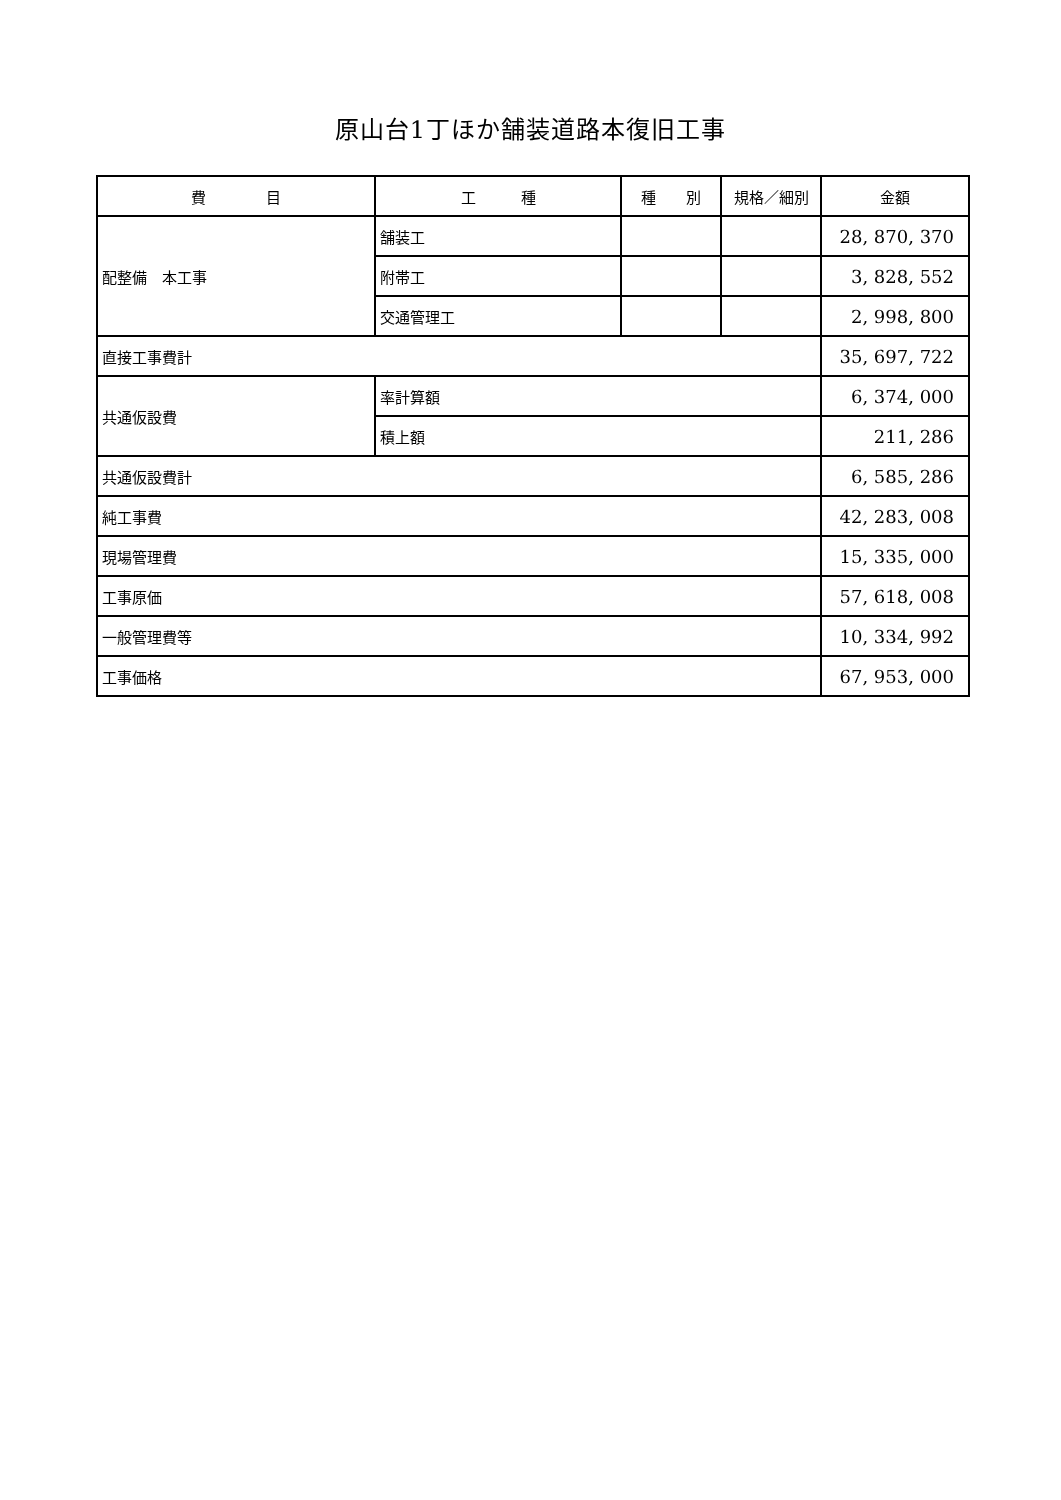原山台1丁ほか舗装道路本復旧工事
| 費 目 | 工 種 | 種 別 | 規格／細別 | 金額 |
| --- | --- | --- | --- | --- |
| 配整備 本工事 | 舗装工 | | | 28, 870, 370 |
| | 附帯工 | | | 3, 828, 552 |
| | 交通管理工 | | | 2, 998, 800 |
| 直接工事費計 | | | | 35, 697, 722 |
| 共通仮設費 | 率計算額 | | | 6, 374, 000 |
| | 積上額 | | | 211, 286 |
| 共通仮設費計 | | | | 6, 585, 286 |
| 純工事費 | | | | 42, 283, 008 |
| 現場管理費 | | | | 15, 335, 000 |
| 工事原価 | | | | 57, 618, 008 |
| 一般管理費等 | | | | 10, 334, 992 |
| 工事価格 | | | | 67, 953, 000 |